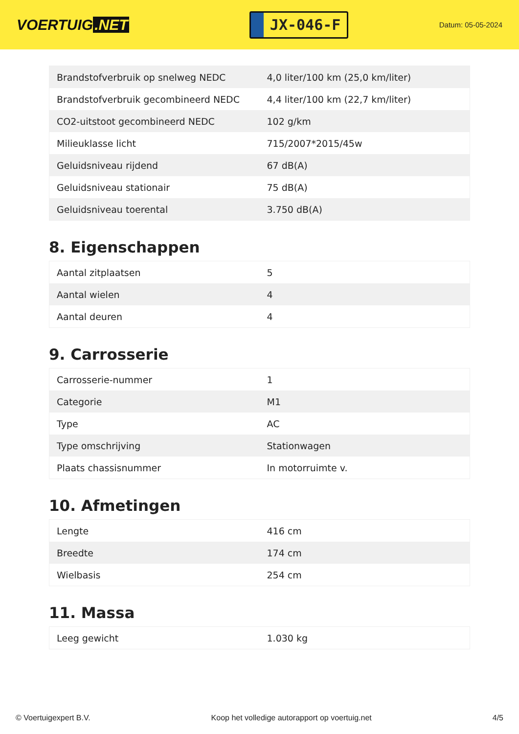VOERTUIG.NET
JX-046-F
Datum: 05-05-2024
| Brandstofverbruik op snelweg NEDC | 4,0 liter/100 km (25,0 km/liter) |
| Brandstofverbruik gecombineerd NEDC | 4,4 liter/100 km (22,7 km/liter) |
| CO2-uitstoot gecombineerd NEDC | 102 g/km |
| Milieuklasse licht | 715/2007*2015/45w |
| Geluidsniveau rijdend | 67 dB(A) |
| Geluidsniveau stationair | 75 dB(A) |
| Geluidsniveau toerental | 3.750 dB(A) |
8. Eigenschappen
| Aantal zitplaatsen | 5 |
| Aantal wielen | 4 |
| Aantal deuren | 4 |
9. Carrosserie
| Carrosserie-nummer | 1 |
| Categorie | M1 |
| Type | AC |
| Type omschrijving | Stationwagen |
| Plaats chassisnummer | In motorruimte v. |
10. Afmetingen
| Lengte | 416 cm |
| Breedte | 174 cm |
| Wielbasis | 254 cm |
11. Massa
| Leeg gewicht | 1.030 kg |
© Voertuigexpert B.V. Koop het volledige autorapport op voertuig.net 4/5